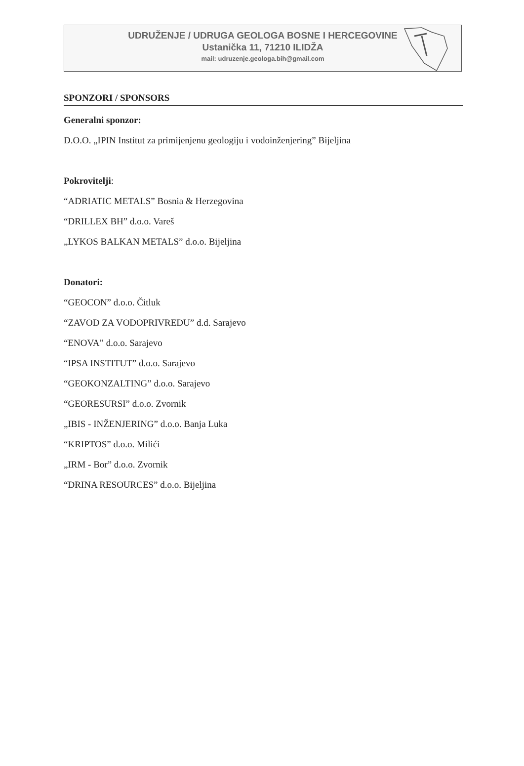UDRUŽENJE / UDRUGA GEOLOGA BOSNE I HERCEGOVINE
Ustanička 11, 71210 ILIDŽA
mail: udruzenje.geologa.bih@gmail.com
SPONZORI / SPONSORS
Generalni sponzor:
D.O.O. „IPIN Institut za primijenjenu geologiju i vodoinženjering” Bijeljina
Pokrovitelji:
“ADRIATIC METALS” Bosnia & Herzegovina
“DRILLEX BH” d.o.o. Vareš
„LYKOS BALKAN METALS” d.o.o. Bijeljina
Donatori:
“GEOCON” d.o.o. Čitluk
“ZAVOD ZA VODOPRIVREDU” d.d. Sarajevo
“ENOVA” d.o.o. Sarajevo
“IPSA INSTITUT” d.o.o. Sarajevo
“GEOKONZALTING” d.o.o. Sarajevo
“GEORESURSI” d.o.o. Zvornik
„IBIS - INŽENJERING” d.o.o. Banja Luka
“KRIPTOS” d.o.o. Milići
„IRM - Bor” d.o.o. Zvornik
“DRINA RESOURCES” d.o.o. Bijeljina